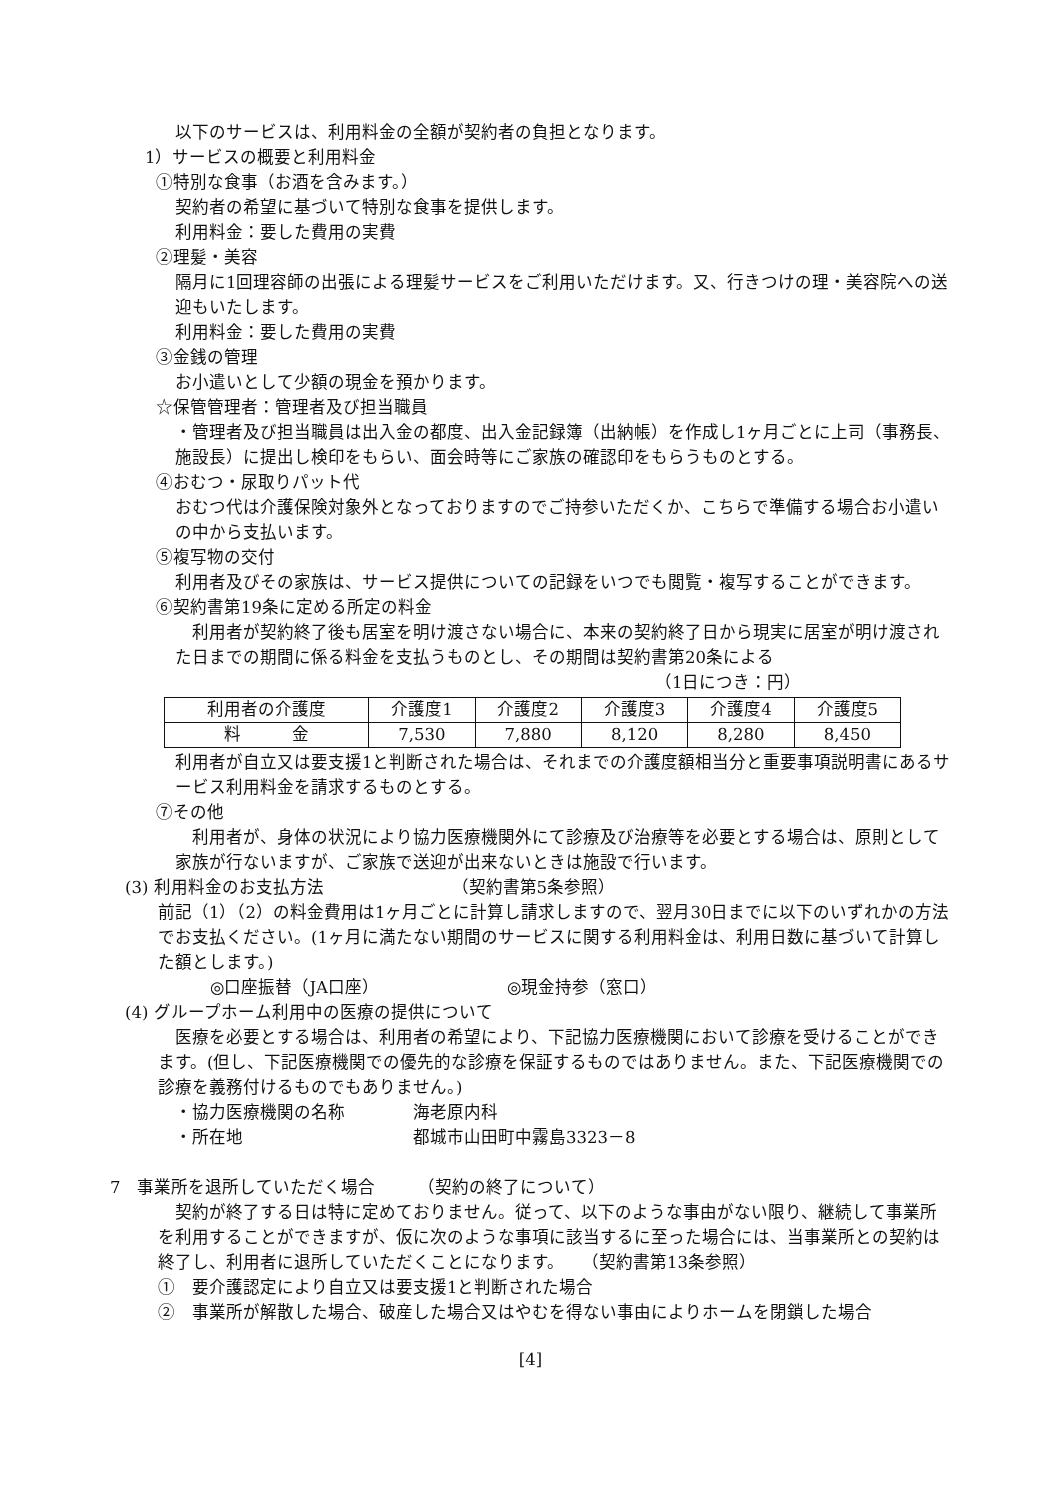以下のサービスは、利用料金の全額が契約者の負担となります。
1）サービスの概要と利用料金
①特別な食事（お酒を含みます。）
契約者の希望に基づいて特別な食事を提供します。
利用料金：要した費用の実費
②理髪・美容
隔月に1回理容師の出張による理髪サービスをご利用いただけます。又、行きつけの理・美容院への送迎もいたします。
利用料金：要した費用の実費
③金銭の管理
お小遣いとして少額の現金を預かります。
☆保管管理者：管理者及び担当職員
・管理者及び担当職員は出入金の都度、出入金記録簿（出納帳）を作成し1ヶ月ごとに上司（事務長、施設長）に提出し検印をもらい、面会時等にご家族の確認印をもらうものとする。
④おむつ・尿取りパット代
おむつ代は介護保険対象外となっておりますのでご持参いただくか、こちらで準備する場合お小遣いの中から支払います。
⑤複写物の交付
利用者及びその家族は、サービス提供についての記録をいつでも閲覧・複写することができます。
⑥契約書第19条に定める所定の料金
　利用者が契約終了後も居室を明け渡さない場合に、本来の契約終了日から現実に居室が明け渡された日までの期間に係る料金を支払うものとし、その期間は契約書第20条による
（1日につき：円）
| 利用者の介護度 | 介護度1 | 介護度2 | 介護度3 | 介護度4 | 介護度5 |
| 料 金 | 7,530 | 7,880 | 8,120 | 8,280 | 8,450 |
利用者が自立又は要支援1と判断された場合は、それまでの介護度額相当分と重要事項説明書にあるサービス利用料金を請求するものとする。
⑦その他
　利用者が、身体の状況により協力医療機関外にて診療及び治療等を必要とする場合は、原則として家族が行ないますが、ご家族で送迎が出来ないときは施設で行います。
(3) 利用料金のお支払方法　　　　　　　　（契約書第5条参照）
前記（1）（2）の料金費用は1ヶ月ごとに計算し請求しますので、翌月30日までに以下のいずれかの方法でお支払ください。(1ヶ月に満たない期間のサービスに関する利用料金は、利用日数に基づいて計算した額とします。)
◎口座振替（JA口座）　　　　　　　　◎現金持参（窓口）
(4) グループホーム利用中の医療の提供について
　医療を必要とする場合は、利用者の希望により、下記協力医療機関において診療を受けることができます。(但し、下記医療機関での優先的な診療を保証するものではありません。また、下記医療機関での診療を義務付けるものでもありません。)
・協力医療機関の名称　　　　海老原内科
・所在地　　　　　　　　　　都城市山田町中霧島3323－8
7　事業所を退所していただく場合　　　（契約の終了について）
　契約が終了する日は特に定めておりません。従って、以下のような事由がない限り、継続して事業所を利用することができますが、仮に次のような事項に該当するに至った場合には、当事業所との契約は終了し、利用者に退所していただくことになります。　　（契約書第13条参照）
①　要介護認定により自立又は要支援1と判断された場合
②　事業所が解散した場合、破産した場合又はやむを得ない事由によりホームを閉鎖した場合
[4]